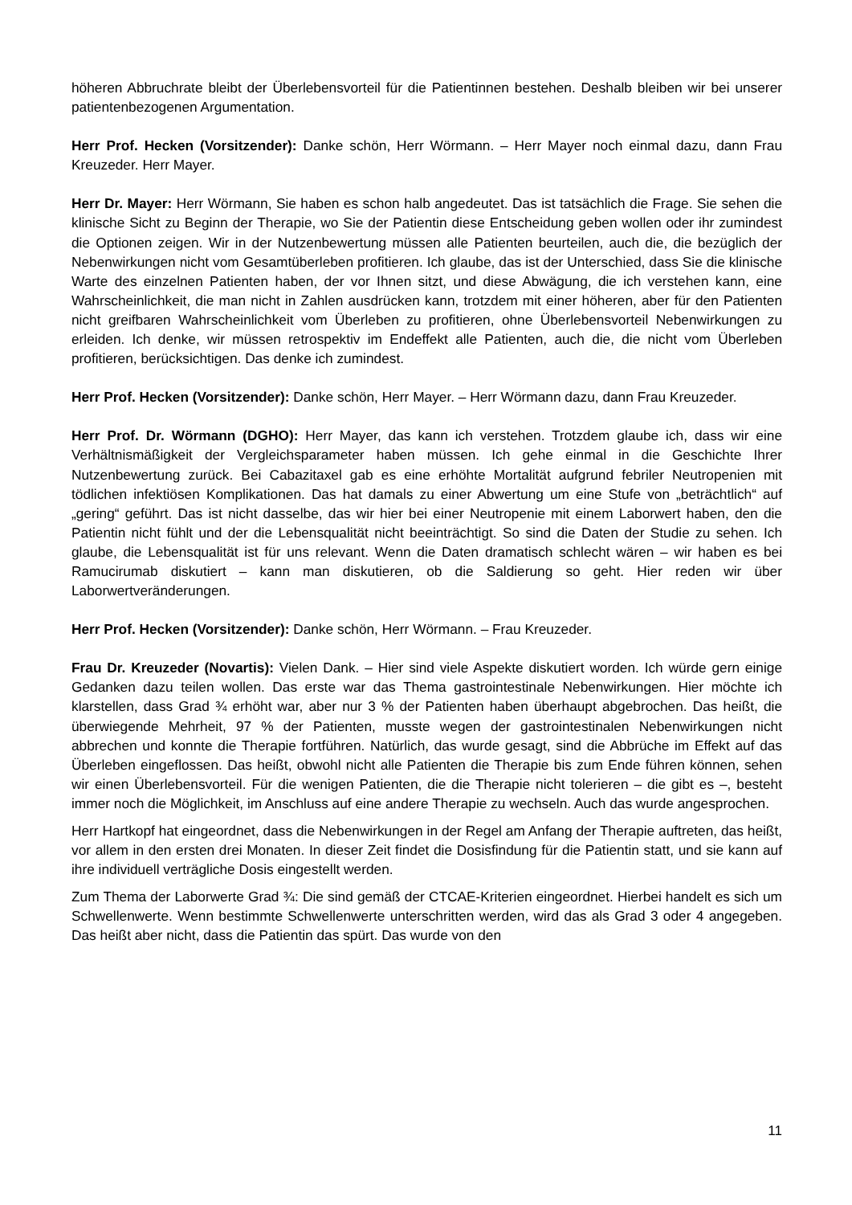höheren Abbruchrate bleibt der Überlebensvorteil für die Patientinnen bestehen. Deshalb bleiben wir bei unserer patientenbezogenen Argumentation.
Herr Prof. Hecken (Vorsitzender): Danke schön, Herr Wörmann. – Herr Mayer noch einmal dazu, dann Frau Kreuzeder. Herr Mayer.
Herr Dr. Mayer: Herr Wörmann, Sie haben es schon halb angedeutet. Das ist tatsächlich die Frage. Sie sehen die klinische Sicht zu Beginn der Therapie, wo Sie der Patientin diese Entscheidung geben wollen oder ihr zumindest die Optionen zeigen. Wir in der Nutzenbewertung müssen alle Patienten beurteilen, auch die, die bezüglich der Nebenwirkungen nicht vom Gesamtüberleben profitieren. Ich glaube, das ist der Unterschied, dass Sie die klinische Warte des einzelnen Patienten haben, der vor Ihnen sitzt, und diese Abwägung, die ich verstehen kann, eine Wahrscheinlichkeit, die man nicht in Zahlen ausdrücken kann, trotzdem mit einer höheren, aber für den Patienten nicht greifbaren Wahrscheinlichkeit vom Überleben zu profitieren, ohne Überlebensvorteil Nebenwirkungen zu erleiden. Ich denke, wir müssen retrospektiv im Endeffekt alle Patienten, auch die, die nicht vom Überleben profitieren, berücksichtigen. Das denke ich zumindest.
Herr Prof. Hecken (Vorsitzender): Danke schön, Herr Mayer. – Herr Wörmann dazu, dann Frau Kreuzeder.
Herr Prof. Dr. Wörmann (DGHO): Herr Mayer, das kann ich verstehen. Trotzdem glaube ich, dass wir eine Verhältnismäßigkeit der Vergleichsparameter haben müssen. Ich gehe einmal in die Geschichte Ihrer Nutzenbewertung zurück. Bei Cabazitaxel gab es eine erhöhte Mortalität aufgrund febriler Neutropenien mit tödlichen infektiösen Komplikationen. Das hat damals zu einer Abwertung um eine Stufe von „beträchtlich“ auf „gering“ geführt. Das ist nicht dasselbe, das wir hier bei einer Neutropenie mit einem Laborwert haben, den die Patientin nicht fühlt und der die Lebensqualität nicht beeinträchtigt. So sind die Daten der Studie zu sehen. Ich glaube, die Lebensqualität ist für uns relevant. Wenn die Daten dramatisch schlecht wären – wir haben es bei Ramucirumab diskutiert – kann man diskutieren, ob die Saldierung so geht. Hier reden wir über Laborwertveränderungen.
Herr Prof. Hecken (Vorsitzender): Danke schön, Herr Wörmann. – Frau Kreuzeder.
Frau Dr. Kreuzeder (Novartis): Vielen Dank. – Hier sind viele Aspekte diskutiert worden. Ich würde gern einige Gedanken dazu teilen wollen. Das erste war das Thema gastrointestinale Nebenwirkungen. Hier möchte ich klarstellen, dass Grad ¾ erhöht war, aber nur 3 % der Patienten haben überhaupt abgebrochen. Das heißt, die überwiegende Mehrheit, 97 % der Patienten, musste wegen der gastrointestinalen Nebenwirkungen nicht abbrechen und konnte die Therapie fortführen. Natürlich, das wurde gesagt, sind die Abbrüche im Effekt auf das Überleben eingeflossen. Das heißt, obwohl nicht alle Patienten die Therapie bis zum Ende führen können, sehen wir einen Überlebensvorteil. Für die wenigen Patienten, die die Therapie nicht tolerieren – die gibt es –, besteht immer noch die Möglichkeit, im Anschluss auf eine andere Therapie zu wechseln. Auch das wurde angesprochen.
Herr Hartkopf hat eingeordnet, dass die Nebenwirkungen in der Regel am Anfang der Therapie auftreten, das heißt, vor allem in den ersten drei Monaten. In dieser Zeit findet die Dosisfindung für die Patientin statt, und sie kann auf ihre individuell verträgliche Dosis eingestellt werden.
Zum Thema der Laborwerte Grad ¾: Die sind gemäß der CTCAE-Kriterien eingeordnet. Hierbei handelt es sich um Schwellenwerte. Wenn bestimmte Schwellenwerte unterschritten werden, wird das als Grad 3 oder 4 angegeben. Das heißt aber nicht, dass die Patientin das spürt. Das wurde von den
11